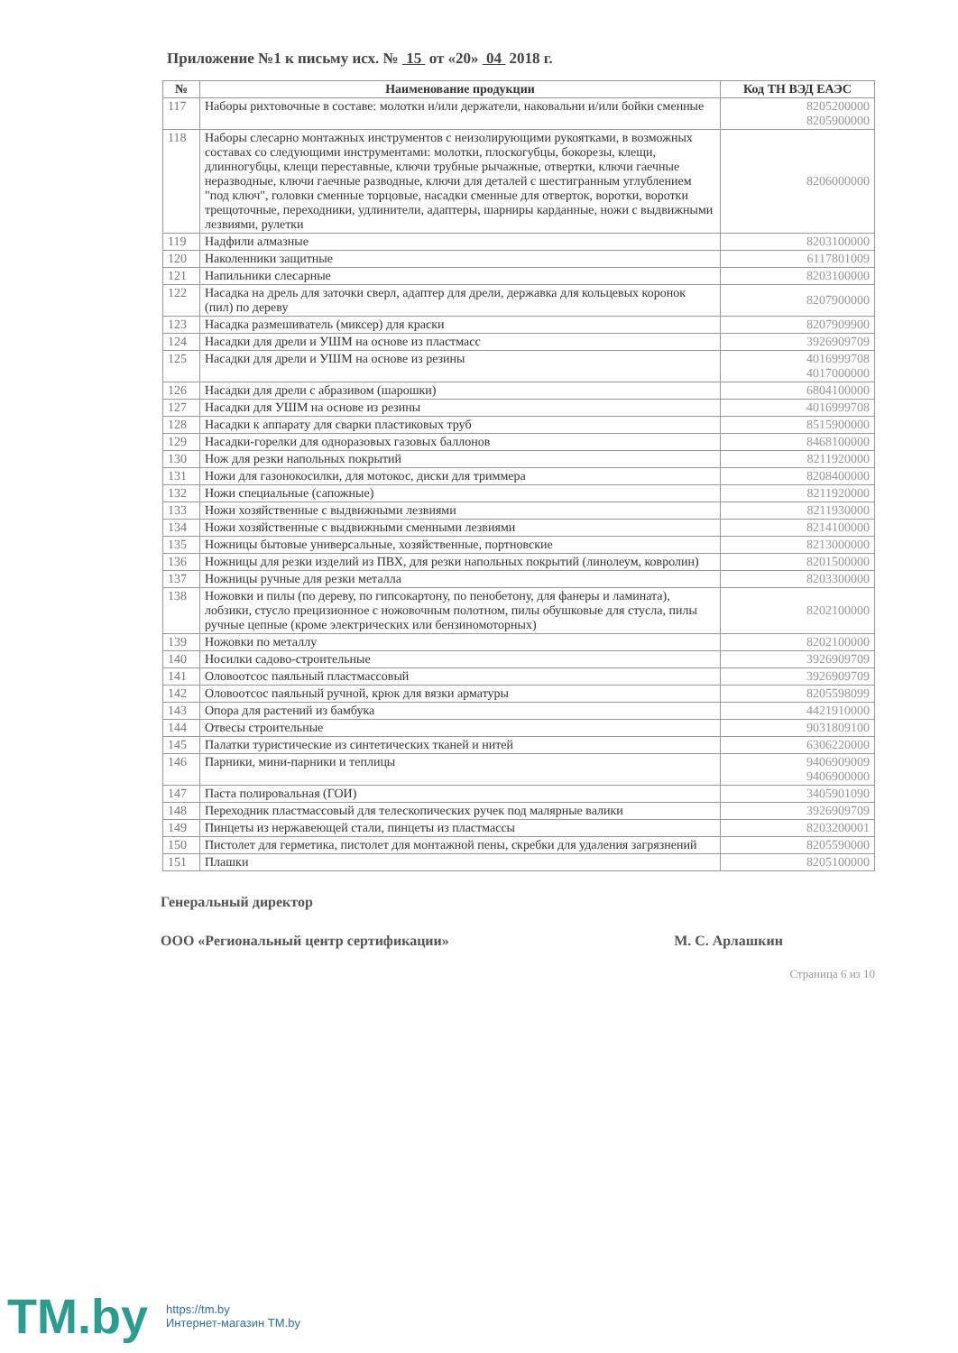Приложение №1 к письму исх. № 15 от «20» 04 2018 г.
| № | Наименование продукции | Код ТН ВЭД ЕАЭС |
| --- | --- | --- |
| 117 | Наборы рихтовочные в составе: молотки и/или держатели, наковальни и/или бойки сменные | 8205200000 8205900000 |
| 118 | Наборы слесарно монтажных инструментов с неизолирующими рукоятками, в возможных составах со следующими инструментами: молотки, плоскогубцы, бокорезы, клещи, длинногубцы, клещи переставные, ключи трубные рычажные, отвертки, ключи гаечные неразводные, ключи гаечные разводные, ключи для деталей с шестигранным углублением "под ключ", головки сменные торцовые, насадки сменные для отверток, воротки, воротки трещоточные, переходники, удлинители, адаптеры, шарниры карданные, ножи с выдвижными лезвиями, рулетки | 8206000000 |
| 119 | Надфили алмазные | 8203100000 |
| 120 | Наколенники защитные | 6117801009 |
| 121 | Напильники слесарные | 8203100000 |
| 122 | Насадка на дрель для заточки сверл, адаптер для дрели, державка для кольцевых коронок (пил) по дереву | 8207900000 |
| 123 | Насадка размешиватель (миксер) для краски | 8207909900 |
| 124 | Насадки для дрели и УШМ на основе из пластмасс | 3926909709 |
| 125 | Насадки для дрели и УШМ на основе из резины | 4016999708 4017000000 |
| 126 | Насадки для дрели с абразивом (шарошки) | 6804100000 |
| 127 | Насадки для УШМ на основе из резины | 4016999708 |
| 128 | Насадки к аппарату для сварки пластиковых труб | 8515900000 |
| 129 | Насадки-горелки для одноразовых газовых баллонов | 8468100000 |
| 130 | Нож для резки напольных покрытий | 8211920000 |
| 131 | Ножи для газонокосилки, для мотокос, диски для триммера | 8208400000 |
| 132 | Ножи специальные (сапожные) | 8211920000 |
| 133 | Ножи хозяйственные с выдвижными лезвиями | 8211930000 |
| 134 | Ножи хозяйственные с выдвижными сменными лезвиями | 8214100000 |
| 135 | Ножницы бытовые универсальные, хозяйственные, портновские | 8213000000 |
| 136 | Ножницы для резки изделий из ПВХ, для резки напольных покрытий (линолеум, ковролин) | 8201500000 |
| 137 | Ножницы ручные для резки металла | 8203300000 |
| 138 | Ножовки и пилы (по дереву, по гипсокартону, по пенобетону, для фанеры и ламината), лобзики, стусло прецизионное с ножовочным полотном, пилы обушковые для стусла, пилы ручные цепные (кроме электрических или бензиномоторных) | 8202100000 |
| 139 | Ножовки по металлу | 8202100000 |
| 140 | Носилки садово-строительные | 3926909709 |
| 141 | Оловоотсос паяльный пластмассовый | 3926909709 |
| 142 | Оловоотсос паяльный ручной, крюк для вязки арматуры | 8205598099 |
| 143 | Опора для растений из бамбука | 4421910000 |
| 144 | Отвесы строительные | 9031809100 |
| 145 | Палатки туристические из синтетических тканей и нитей | 6306220000 |
| 146 | Парники, мини-парники и теплицы | 9406909009 9406900000 |
| 147 | Паста полировальная (ГОИ) | 3405901090 |
| 148 | Переходник пластмассовый для телескопических ручек под малярные валики | 3926909709 |
| 149 | Пинцеты из нержавеющей стали, пинцеты из пластмассы | 8203200001 |
| 150 | Пистолет для герметика, пистолет для монтажной пены, скребки для удаления загрязнений | 8205590000 |
| 151 | Плашки | 8205100000 |
Генеральный директор
ООО «Региональный центр сертификации» М. С. Арлашкин
Страница 6 из 10
TM.by https://tm.by
Интернет-магазин TM.by